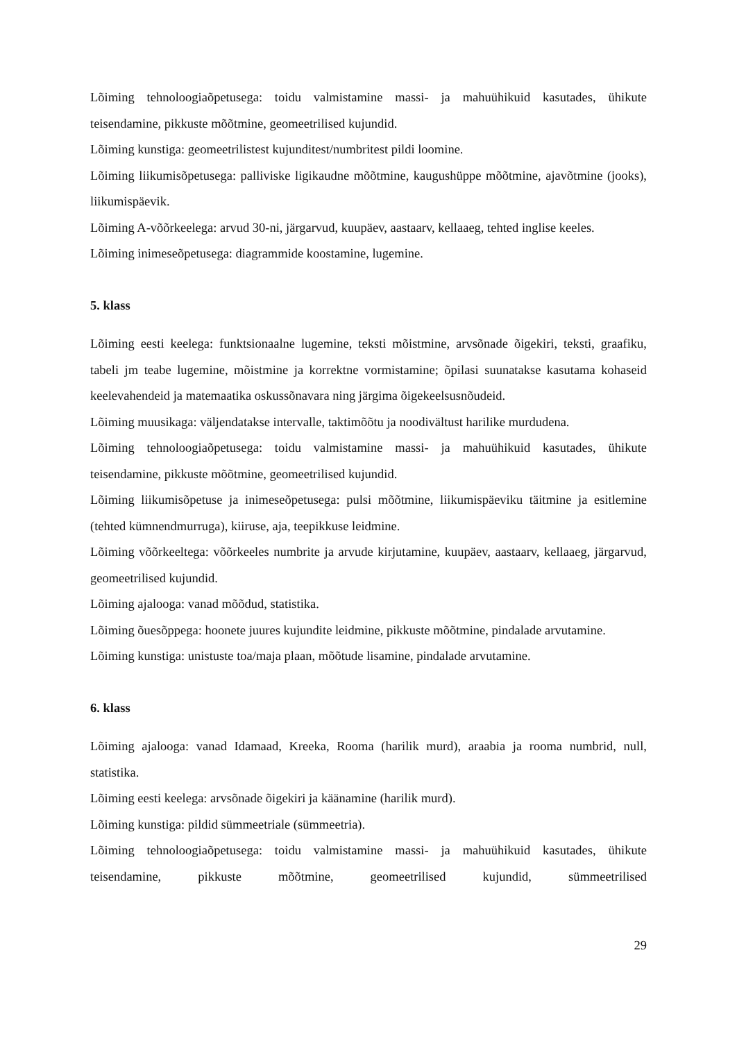Lõiming tehnoloogiaõpetusega: toidu valmistamine massi- ja mahuühikuid kasutades, ühikute teisendamine, pikkuste mõõtmine, geomeetrilised kujundid.
Lõiming kunstiga: geomeetrilistest kujunditest/numbritest pildi loomine.
Lõiming liikumisõpetusega: palliviske ligikaudne mõõtmine, kaugushüppe mõõtmine, ajavõtmine (jooks), liikumispäevik.
Lõiming A-võõrkeelega: arvud 30-ni, järgarvud, kuupäev, aastaarv, kellaaeg, tehted inglise keeles.
Lõiming inimeseõpetusega: diagrammide koostamine, lugemine.
5. klass
Lõiming eesti keelega: funktsionaalne lugemine, teksti mõistmine, arvsõnade õigekiri, teksti, graafiku, tabeli jm teabe lugemine, mõistmine ja korrektne vormistamine; õpilasi suunatakse kasutama kohaseid keelevahendeid ja matemaatika oskussõnavara ning järgima õigekeelsusnõudeid.
Lõiming muusikaga: väljendatakse intervalle, taktimõõtu ja noodivältust harilike murdudena.
Lõiming tehnoloogiaõpetusega: toidu valmistamine massi- ja mahuühikuid kasutades, ühikute teisendamine, pikkuste mõõtmine, geomeetrilised kujundid.
Lõiming liikumisõpetuse ja inimeseõpetusega: pulsi mõõtmine, liikumispäeviku täitmine ja esitlemine (tehted kümnendmurruga), kiiruse, aja, teepikkuse leidmine.
Lõiming võõrkeeltega: võõrkeeles numbrite ja arvude kirjutamine, kuupäev, aastaarv, kellaaeg, järgarvud, geomeetrilised kujundid.
Lõiming ajalooga: vanad mõõdud, statistika.
Lõiming õuesõppega: hoonete juures kujundite leidmine, pikkuste mõõtmine, pindalade arvutamine.
Lõiming kunstiga: unistuste toa/maja plaan, mõõtude lisamine, pindalade arvutamine.
6. klass
Lõiming ajalooga: vanad Idamaad, Kreeka, Rooma (harilik murd), araabia ja rooma numbrid, null, statistika.
Lõiming eesti keelega: arvsõnade õigekiri ja käänamine (harilik murd).
Lõiming kunstiga: pildid sümmeetriale (sümmeetria).
Lõiming tehnoloogiaõpetusega: toidu valmistamine massi- ja mahuühikuid kasutades, ühikute teisendamine, pikkuste mõõtmine, geomeetrilised kujundid, sümmeetrilised
29